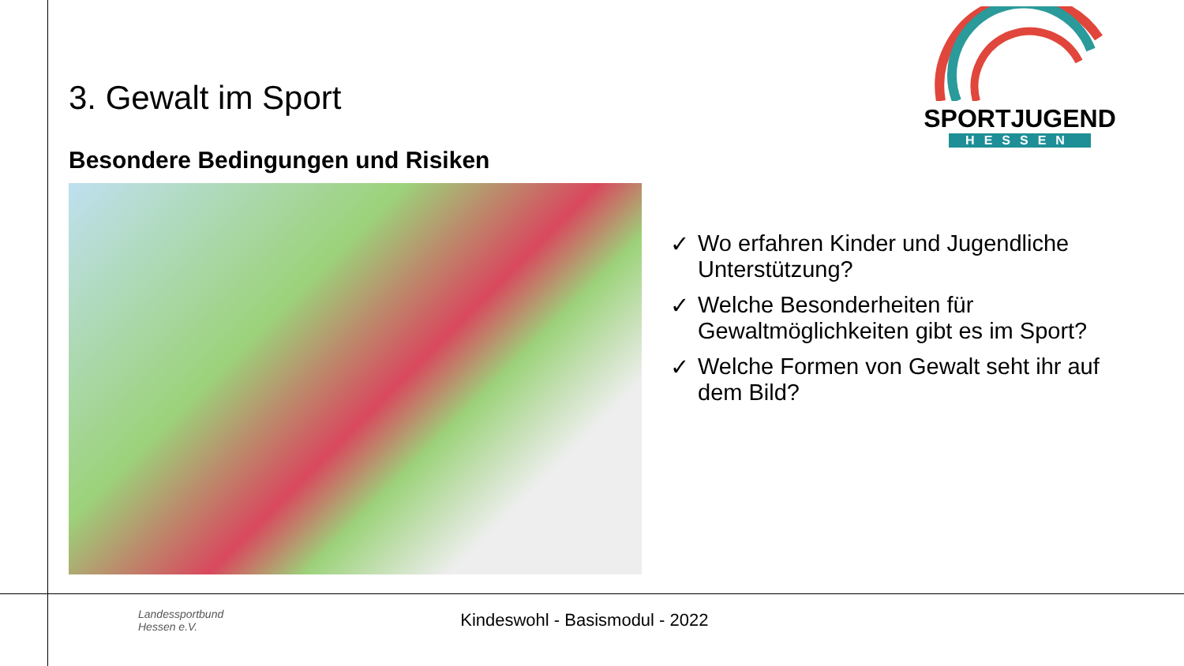SPORTJUGEND
HESSEN
3. Gewalt im Sport
Besondere Bedingungen und Risiken
✓ Wo erfahren Kinder und Jugendliche Unterstützung?
✓ Welche Besonderheiten für Gewaltmöglichkeiten gibt es im Sport?
✓ Welche Formen von Gewalt seht ihr auf dem Bild?
Landessportbund
Hessen e.V.
Kindeswohl - Basismodul - 2022